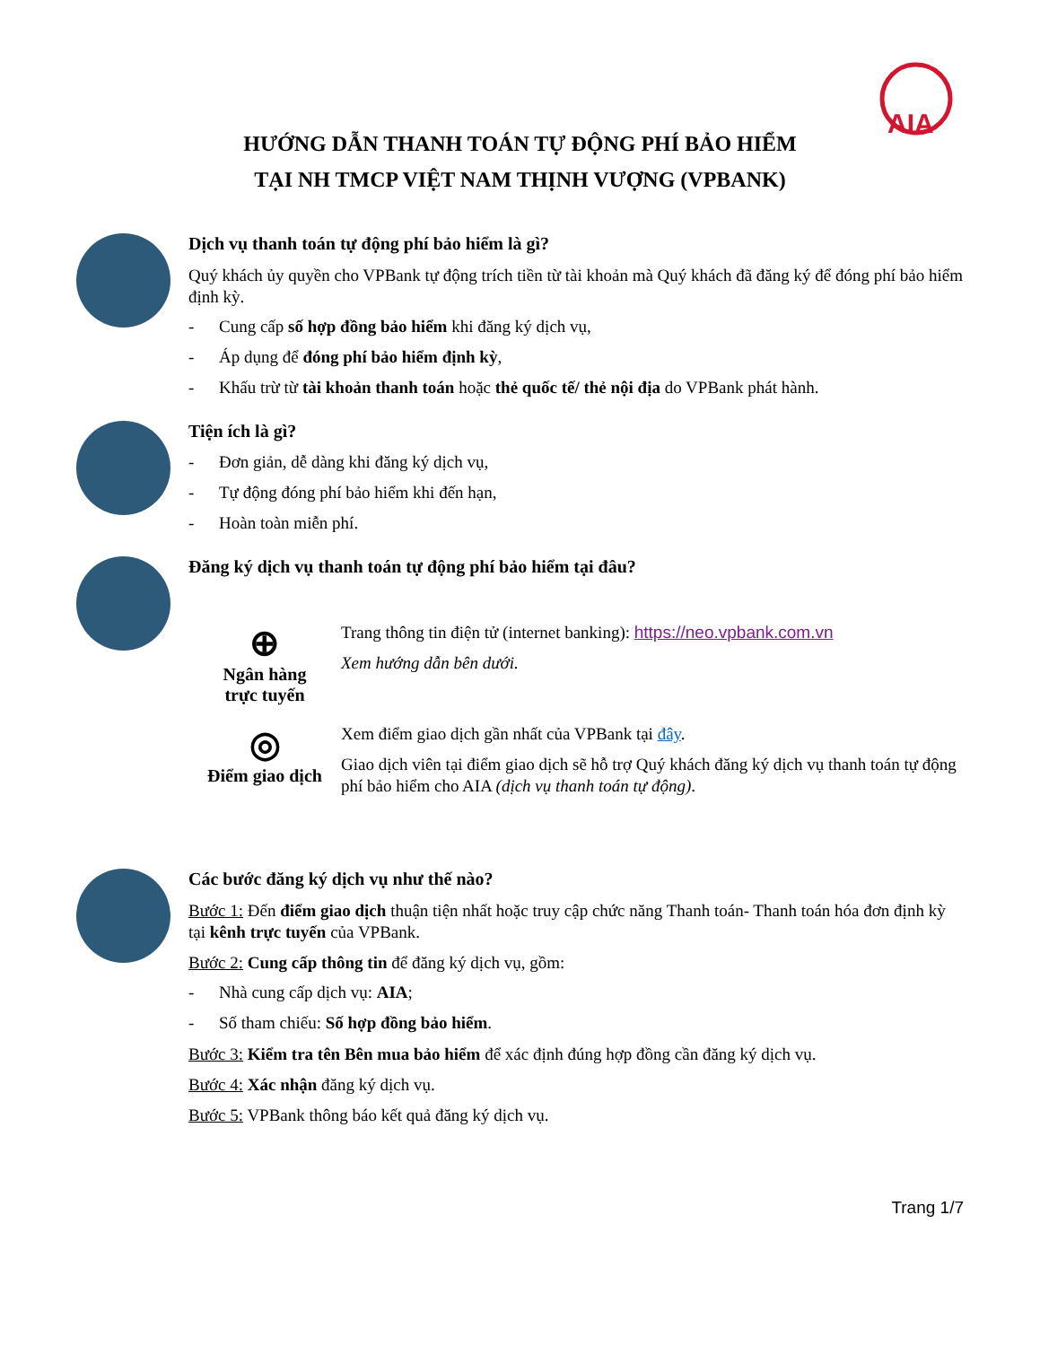AIA
HƯỚNG DẪN THANH TOÁN TỰ ĐỘNG PHÍ BẢO HIỂM
TẠI NH TMCP VIỆT NAM THỊNH VƯỢNG (VPBANK)
Dịch vụ thanh toán tự động phí bảo hiểm là gì?
Quý khách ủy quyền cho VPBank tự động trích tiền từ tài khoản mà Quý khách đã đăng ký để đóng phí bảo hiểm định kỳ.
- Cung cấp số hợp đồng bảo hiểm khi đăng ký dịch vụ,
- Áp dụng để đóng phí bảo hiểm định kỳ,
- Khấu trừ từ tài khoản thanh toán hoặc thẻ quốc tế/ thẻ nội địa do VPBank phát hành.
Tiện ích là gì?
- Đơn giản, dễ dàng khi đăng ký dịch vụ,
- Tự động đóng phí bảo hiểm khi đến hạn,
- Hoàn toàn miễn phí.
Đăng ký dịch vụ thanh toán tự động phí bảo hiểm tại đâu?
⊕
Ngân hàng
trực tuyến
Trang thông tin điện tử (internet banking): https://neo.vpbank.com.vn
Xem hướng dẫn bên dưới.
◎
Điểm giao dịch
Xem điểm giao dịch gần nhất của VPBank tại đây.
Giao dịch viên tại điểm giao dịch sẽ hỗ trợ Quý khách đăng ký dịch vụ thanh toán tự động phí bảo hiểm cho AIA (dịch vụ thanh toán tự động).
Các bước đăng ký dịch vụ như thế nào?
Bước 1: Đến điểm giao dịch thuận tiện nhất hoặc truy cập chức năng Thanh toán- Thanh toán hóa đơn định kỳ tại kênh trực tuyến của VPBank.
Bước 2: Cung cấp thông tin để đăng ký dịch vụ, gồm:
- Nhà cung cấp dịch vụ: AIA;
- Số tham chiếu: Số hợp đồng bảo hiểm.
Bước 3: Kiểm tra tên Bên mua bảo hiểm để xác định đúng hợp đồng cần đăng ký dịch vụ.
Bước 4: Xác nhận đăng ký dịch vụ.
Bước 5: VPBank thông báo kết quả đăng ký dịch vụ.
Trang 1/7